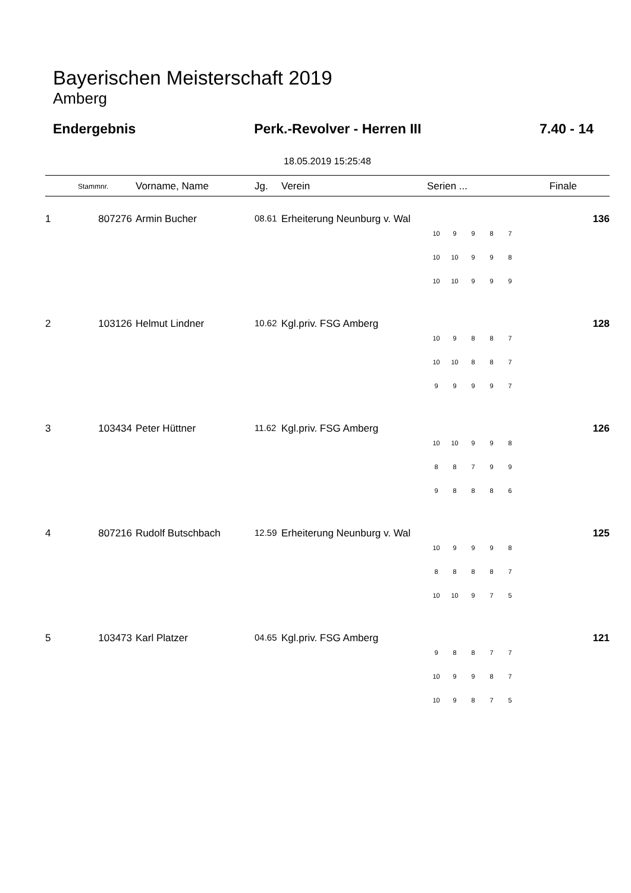Bayerischen Meisterschaft 2019
Amberg
Endergebnis Perk.-Revolver - Herren III 7.40 - 14
18.05.2019 15:25:48
| | Stammnr. | Vorname, Name | Jg. | Verein | Serien ... | Finale |
| --- | --- | --- | --- | --- | --- | --- |
| 1 | 807276 | Armin Bucher | 08.61 | Erheiterung Neunburg v. Wal | / 10 / 9 / 9 / 8 / 7 / / 10 / 10 / 9 / 9 / 8 / / 10 / 10 / 9 / 9 / 9 / | 136 |
| 2 | 103126 | Helmut Lindner | 10.62 | Kgl.priv. FSG Amberg | / 10 / 9 / 8 / 8 / 7 / / 10 / 10 / 8 / 8 / 7 / / 9 / 9 / 9 / 9 / 7 / | 128 |
| 3 | 103434 | Peter Hüttner | 11.62 | Kgl.priv. FSG Amberg | / 10 / 10 / 9 / 9 / 8 / / 8 / 8 / 7 / 9 / 9 / / 9 / 8 / 8 / 8 / 6 / | 126 |
| 4 | 807216 | Rudolf Butschbach | 12.59 | Erheiterung Neunburg v. Wal | / 10 / 9 / 9 / 9 / 8 / / 8 / 8 / 8 / 8 / 7 / / 10 / 10 / 9 / 7 / 5 / | 125 |
| 5 | 103473 | Karl Platzer | 04.65 | Kgl.priv. FSG Amberg | / 9 / 8 / 8 / 7 / 7 / / 10 / 9 / 9 / 8 / 7 / / 10 / 9 / 8 / 7 / 5 / | 121 |